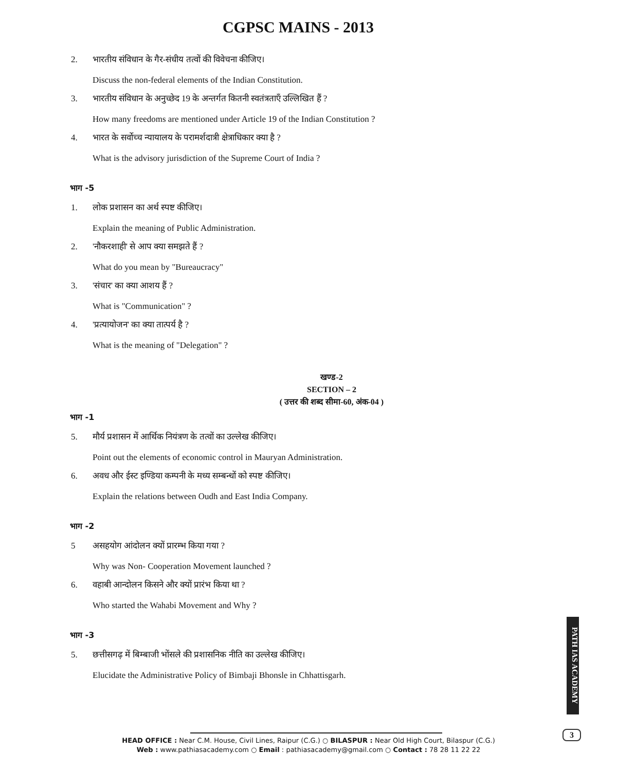CGPSC MAINS - 2013
2. भारतीय संविधान के गैर-संधीय तत्वों की विवेचना कीजिए।
Discuss the non-federal elements of the Indian Constitution.
3. भारतीय संविधान के अनुच्छेद 19 के अन्तर्गत कितनी स्वतंत्रताएँ उल्लिखित हैं ?
How many freedoms are mentioned under Article 19 of the Indian Constitution ?
4. भारत के सर्वोच्च न्यायालय के परामर्शदात्री क्षेत्राधिकार क्या है ?
What is the advisory jurisdiction of the Supreme Court of India ?
भाग -5
1. लोक प्रशासन का अर्थ स्पष्ट कीजिए।
Explain the meaning of Public Administration.
2. 'नौकरशाही' से आप क्या समझते हैं ?
What do you mean by "Bureaucracy"
3. 'संचार' का क्या आशय हैं ?
What is "Communication" ?
4. 'प्रत्यायोजन' का क्या तात्पर्य है ?
What is the meaning of "Delegation" ?
खण्ड-2
SECTION – 2
( उत्तर की शब्द सीमा-60, अंक-04 )
भाग -1
5. मौर्य प्रशासन में आर्थिक नियंत्रण के तत्वों का उल्लेख कीजिए।
Point out the elements of economic control in Mauryan Administration.
6. अवध और ईस्ट इण्डिया कम्पनी के मध्य सम्बन्धों को स्पष्ट कीजिए।
Explain the relations between Oudh and East India Company.
भाग -2
5 असहयोग आंदोलन क्यों प्रारम्भ किया गया ?
Why was Non- Cooperation Movement launched ?
6. वहाबी आन्दोलन किसने और क्यों प्रारंभ किया था ?
Who started the Wahabi Movement and Why ?
भाग -3
5. छत्तीसगढ़ में बिम्बाजी भोंसले की प्रशासनिक नीति का उल्लेख कीजिए।
Elucidate the Administrative Policy of Bimbaji Bhonsle in Chhattisgarh.
PATH IAS ACADEMY
3
HEAD OFFICE : Near C.M. House, Civil Lines, Raipur (C.G.) ○ BILASPUR : Near Old High Court, Bilaspur (C.G.)
Web : www.pathiasacademy.com ○ Email : pathiasacademy@gmail.com ○ Contact : 78 28 11 22 22